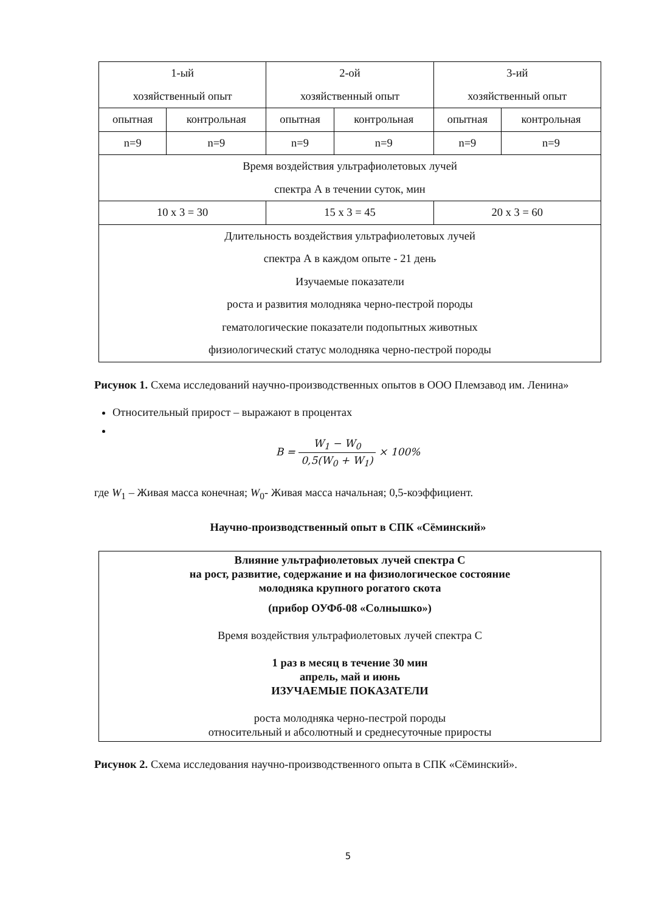| 1-ый хозяйственный опыт | | 2-ой хозяйственный опыт | | 3-ий хозяйственный опыт | |
| опытная | контрольная | опытная | контрольная | опытная | контрольная |
| n=9 | n=9 | n=9 | n=9 | n=9 | n=9 |
| Время воздействия ультрафиолетовых лучей спектра А в течении суток, мин | | | | | |
| 10 х 3 = 30 | | 15 х 3 = 45 | | 20 х 3 = 60 | |
| Длительность воздействия ультрафиолетовых лучей спектра А в каждом опыте - 21 день Изучаемые показатели роста и развития молодняка черно-пестрой породы гематологические показатели подопытных животных физиологический статус молодняка черно-пестрой породы | | | | | |
Рисунок 1. Схема исследований научно-производственных опытов в ООО Племзавод им. Ленина»
Относительный прирост – выражают в процентах
B = W<sub>1</sub> − W<sub>0</sub> 0,5(W<sub>0</sub> + W<sub>1</sub>) × 100%
где W<sub>1</sub> – Живая масса конечная; W<sub>0</sub>- Живая масса начальная; 0,5-коэффициент.
Научно-производственный опыт в СПК «Сёминский»
Влияние ультрафиолетовых лучей спектра С
на рост, развитие, содержание и на физиологическое состояние
молодняка крупного рогатого скота
(прибор ОУФб-08 «Солнышко»)
Время воздействия ультрафиолетовых лучей спектра С
1 раз в месяц в течение 30 мин
апрель, май и июнь
ИЗУЧАЕМЫЕ ПОКАЗАТЕЛИ
роста молодняка черно-пестрой породы
относительный и абсолютный и среднесуточные приросты
Рисунок 2. Схема исследования научно-производственного опыта в СПК «Сёминский».
5